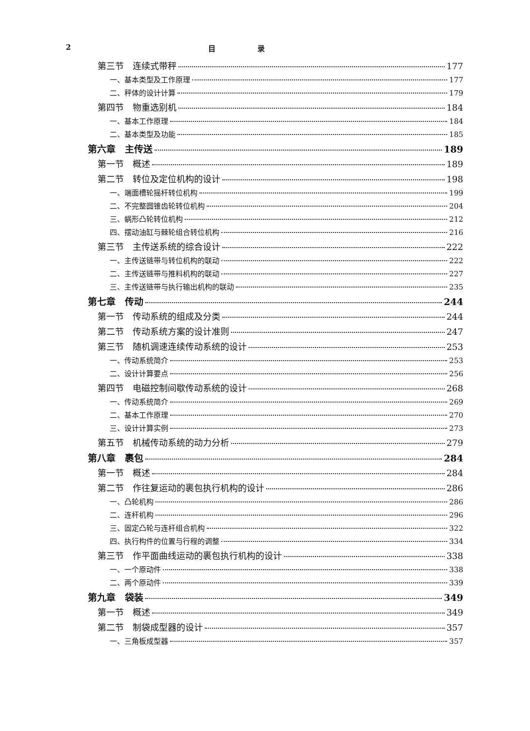2 目 录
第三节　连续式带秤 177
一、基本类型及工作原理 177
二、秤体的设计计算 179
第四节　物重选别机 184
一、基本工作原理 184
二、基本类型及功能 185
第六章　主传送 189
第一节　概述 189
第二节　转位及定位机构的设计 198
一、端面槽轮摇杆转位机构 199
二、不完整圆锥齿轮转位机构 204
三、蜗形凸轮转位机构 212
四、摆动油缸与棘轮组合转位机构 216
第三节　主传送系统的综合设计 222
一、主传送链带与转位机构的联动 222
二、主传送链带与推料机构的联动 227
三、主传送链带与执行输出机构的联动 235
第七章　传动 244
第一节　传动系统的组成及分类 244
第二节　传动系统方案的设计准则 247
第三节　随机调速连续传动系统的设计 253
一、传动系统简介 253
二、设计计算要点 256
第四节　电磁控制间歇传动系统的设计 268
一、传动系统简介 269
二、基本工作原理 270
三、设计计算实例 273
第五节　机械传动系统的动力分析 279
第八章　裹包 284
第一节　概述 284
第二节　作往复运动的裹包执行机构的设计 286
一、凸轮机构 286
二、连杆机构 296
三、固定凸轮与连杆组合机构 322
四、执行构件的位置与行程的调整 334
第三节　作平面曲线运动的裹包执行机构的设计 338
一、一个原动件 338
二、两个原动件 339
第九章　袋装 349
第一节　概述 349
第二节　制袋成型器的设计 357
一、三角板成型器 357